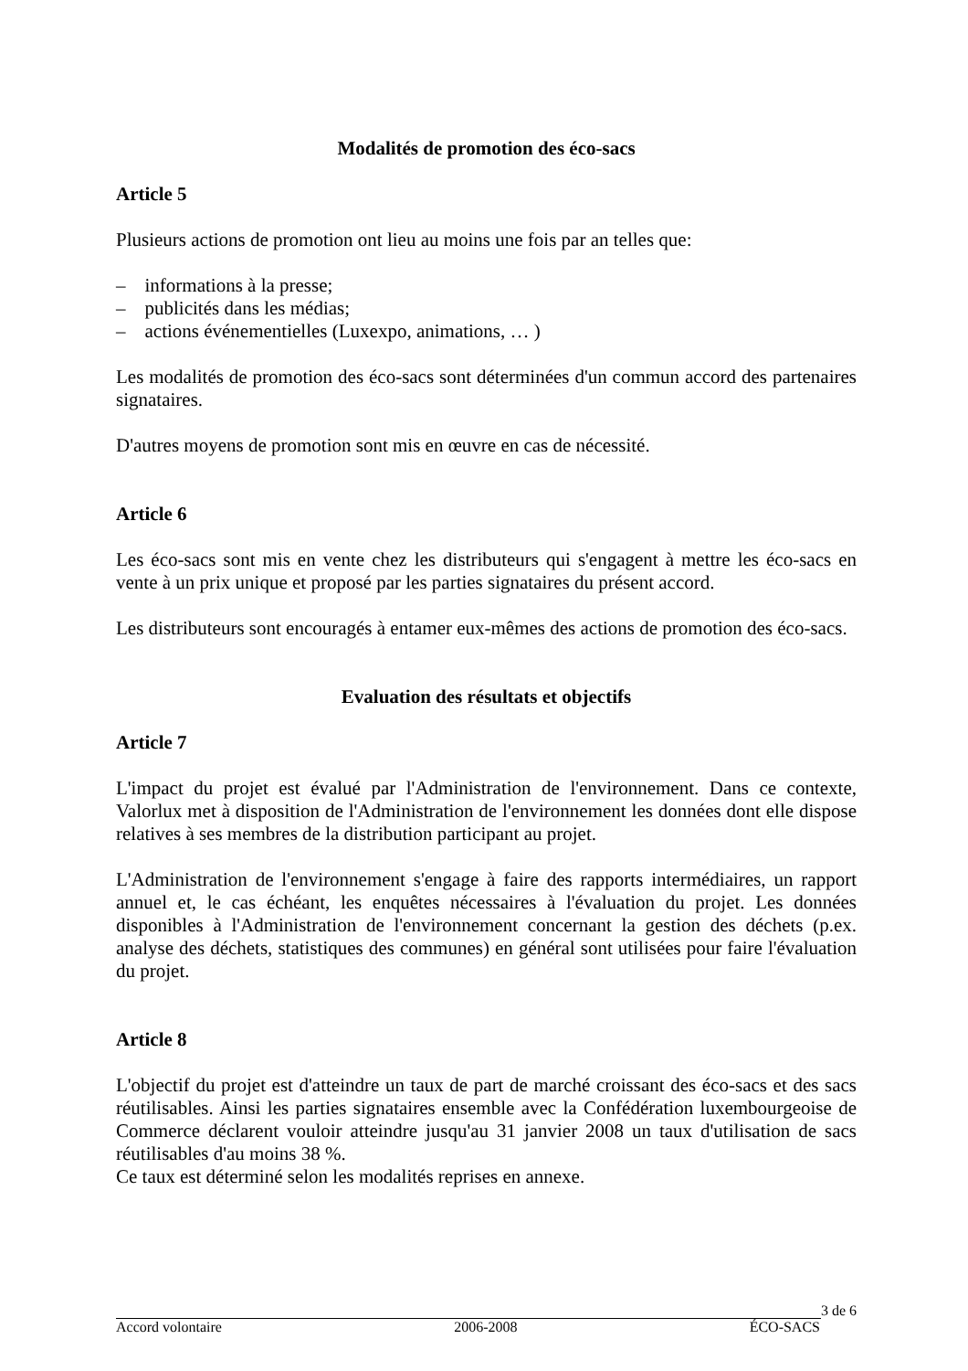Modalités de promotion des éco-sacs
Article 5
Plusieurs actions de promotion ont lieu au moins une fois par an telles que:
– informations à la presse;
– publicités dans les médias;
– actions événementielles (Luxexpo, animations, … )
Les modalités de promotion des éco-sacs sont déterminées d'un commun accord des partenaires signataires.
D'autres moyens de promotion sont mis en œuvre en cas de nécessité.
Article 6
Les éco-sacs sont mis en vente chez les distributeurs qui s'engagent à mettre les éco-sacs en vente à un prix unique et proposé par les parties signataires du présent accord.
Les distributeurs sont encouragés à entamer eux-mêmes des actions de promotion des éco-sacs.
Evaluation des résultats et objectifs
Article 7
L'impact du projet est évalué par l'Administration de l'environnement. Dans ce contexte, Valorlux met à disposition de l'Administration de l'environnement les données dont elle dispose relatives à ses membres de la distribution participant au projet.
L'Administration de l'environnement s'engage à faire des rapports intermédiaires, un rapport annuel et, le cas échéant, les enquêtes nécessaires à l'évaluation du projet. Les données disponibles à l'Administration de l'environnement concernant la gestion des déchets (p.ex. analyse des déchets, statistiques des communes) en général sont utilisées pour faire l'évaluation du projet.
Article 8
L'objectif du projet est d'atteindre un taux de part de marché croissant des éco-sacs et des sacs réutilisables. Ainsi les parties signataires ensemble avec la Confédération luxembourgeoise de Commerce déclarent vouloir atteindre jusqu'au 31 janvier 2008 un taux d'utilisation de sacs réutilisables d'au moins 38 %.
Ce taux est déterminé selon les modalités reprises en annexe.
3 de 6
Accord volontaire 2006-2008 ÉCO-SACS